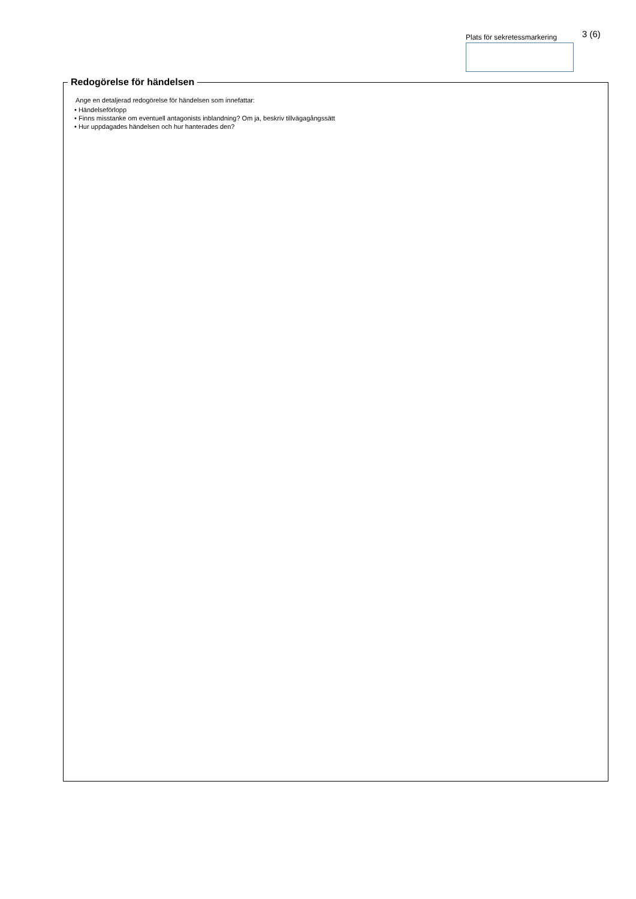Plats för sekretessmarkering
3 (6)
Redogörelse för händelsen
Ange en detaljerad redogörelse för händelsen som innefattar:
• Händelseförlopp
• Finns misstanke om eventuell antagonists inblandning? Om ja, beskriv tillvägagångssätt
• Hur uppdagades händelsen och hur hanterades den?